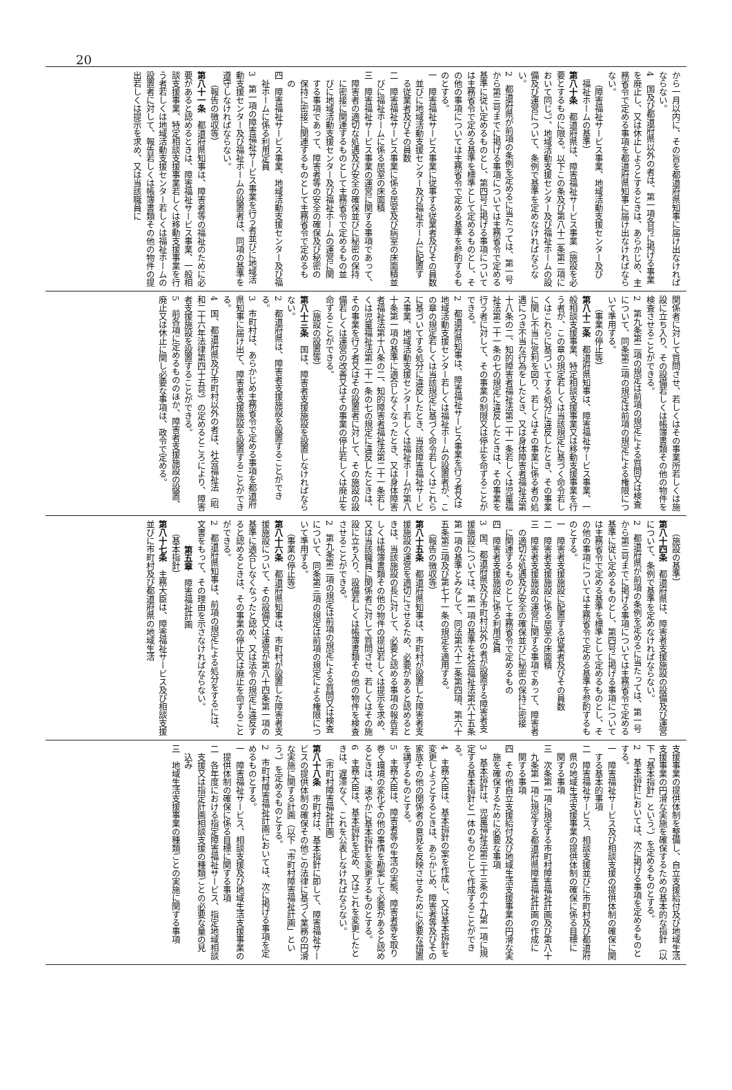20
から一月以内に、その旨を都道府県知事に届け出なければならない。
4　国及び都道府県以外の者は、第一項各号に掲げる事業を廃止し、又は休止しようとするときは、あらかじめ、主務省令で定める事項を都道府県知事に届け出なければならない。
（障害福祉サービス事業、地域活動支援センター及び福祉ホームの基準）
第八十条　都道府県は、障害福祉サービス事業（施設を必要とするものに限る。以下この条及び第八十二条第二項において同じ。）、地域活動支援センター及び福祉ホームの設備及び運営について、条例で基準を定めなければならない。
2　都道府県が前項の条例を定めるに当たっては、第一号から第三号までに掲げる事項については主務省令で定める基準に従い定めるものとし、第四号に掲げる事項については主務省令で定める基準を標準として定めるものとし、その他の事項については主務省令で定める基準を参酌するものとする。
一　障害福祉サービス事業に従事する従業者及びその員数並びに地域活動支援センター及び福祉ホームに配置する従業者及びその員数
二　障害福祉サービス事業に係る居室及び病室の床面積並びに福祉ホームに係る居室の床面積
三　障害福祉サービス事業の運営に関する事項であって、障害者の適切な処遇及び安全の確保並びに秘密の保持に密接に関連するものとして主務省令で定めるもの並びに地域活動支援センター及び福祉ホームの運営に関する事項であって、障害者等の安全の確保及び秘密の保持に密接に関連するものとして主務省令で定めるもの
四　障害福祉サービス事業、地域活動支援センター及び福祉ホームに係る利用定員
3　第一項の障害福祉サービス事業を行う者並びに地域活動支援センター及び福祉ホームの設置者は、同項の基準を遵守しなければならない。
（報告の徴収等）
第八十一条　都道府県知事は、障害者等の福祉のために必要があると認めるときは、障害福祉サービス事業、一般相談支援事業、特定相談支援事業若しくは移動支援事業を行う者若しくは地域活動支援センター若しくは福祉ホームの設置者に対して、報告若しくは帳簿書類その他の物件の提出若しくは提示を求め、又は当該職員に
関係者に対して質問させ、若しくはその事業所若しくは施設に立ち入り、その設備若しくは帳簿書類その他の物件を検査させることができる。
2　第九条第二項の規定は前項の規定による質問又は検査について、同条第三項の規定は前項の規定による権限について準用する。
（事業の停止等）
第八十二条　都道府県知事は、障害福祉サービス事業、一般相談支援事業、特定相談支援事業又は移動支援事業を行う者が、この章の規定若しくは当該規定に基づく命令若しくはこれらに基づいてする処分に違反したとき、その事業に関し不当に営利を図り、若しくはその事業に係る者の処遇につき不当な行為をしたとき、又は身体障害者福祉法第十八条の二、知的障害者福祉法第二十一条若しくは児童福祉法第二十一条の七の規定に違反したときは、その事業を行う者に対して、その事業の制限又は停止を命ずることができる。
2　都道府県知事は、障害福祉サービス事業を行う者又は地域活動支援センター若しくは福祉ホームの設置者が、この章の規定若しくは当該規定に基づく命令若しくはこれらに基づいてする処分に違反したとき、当該障害福祉サービス事業、地域活動支援センター若しくは福祉ホームが第八十条第一項の基準に適合しなくなったとき、又は身体障害者福祉法第十八条の二、知的障害者福祉法第二十一条若しくは児童福祉法第二十一条の七の規定に違反したときは、その事業を行う者又はその設置者に対して、その施設の設備若しくは運営の改善又はその事業の停止若しくは廃止を命ずることができる。
（施設の設置等）
第八十三条　国は、障害者支援施設を設置しなければならない。
2　都道府県は、障害者支援施設を設置することができる。
3　市町村は、あらかじめ主務省令で定める事項を都道府県知事に届け出て、障害者支援施設を設置することができる。
4　国、都道府県及び市町村以外の者は、社会福祉法（昭和二十六年法律第四十五号）の定めるところにより、障害者支援施設を設置することができる。
5　前各項に定めるもののほか、障害者支援施設の設置、廃止又は休止に関し必要な事項は、政令で定める。
（施設の基準）
第八十四条　都道府県は、障害者支援施設の設備及び運営について、条例で基準を定めなければならない。
2　都道府県が前項の条例を定めるに当たっては、第一号から第三号までに掲げる事項については主務省令で定める基準に従い定めるものとし、第四号に掲げる事項については主務省令で定める基準を標準として定めるものとし、その他の事項については主務省令で定める基準を参酌するものとする。
一　障害者支援施設に配置する従業者及びその員数
二　障害者支援施設に係る居室の床面積
三　障害者支援施設の運営に関する事項であって、障害者の適切な処遇及び安全の確保並びに秘密の保持に密接に関連するものとして主務省令で定めるもの
四　障害者支援施設に係る利用定員
3　国、都道府県及び市町村以外の者が設置する障害者支援施設については、第一項の基準を社会福祉法第六十五条第一項の基準とみなして、同法第六十二条第四項、第六十五条第三項及び第七十一条の規定を適用する。
（報告の徴収等）
第八十五条　都道府県知事は、市町村が設置した障害者支援施設の運営を適切にさせるため、必要があると認めるときは、当該施設の長に対して、必要と認める事項の報告若しくは帳簿書類その他の物件の提出若しくは提示を求め、又は当該職員に関係者に対して質問させ、若しくはその施設に立ち入り、設備若しくは帳簿書類その他の物件を検査させることができる。
2　第九条第二項の規定は前項の規定による質問又は検査について、同条第三項の規定は前項の規定による権限について準用する。
（事業の停止等）
第八十六条　都道府県知事は、市町村が設置した障害者支援施設について、その設備又は運営が第八十四条第一項の基準に適合しなくなったと認め、又は法令の規定に違反すると認めるときは、その事業の停止又は廃止を命ずることができる。
2　都道府県知事は、前項の規定による処分をするには、文書をもって、その理由を示さなければならない。
第五章　障害福祉計画
（基本指針）
第八十七条　主務大臣は、障害福祉サービス及び相談支援並びに市町村及び都道府県の地域生活
支援事業の提供体制を整備し、自立支援給付及び地域生活支援事業の円滑な実施を確保するための基本的な指針（以下「基本指針」という。）を定めるものとする。
2　基本指針においては、次に掲げる事項を定めるものとする。
一　障害福祉サービス及び相談支援の提供体制の確保に関する基本的事項
二　障害福祉サービス、相談支援並びに市町村及び都道府県の地域生活支援事業の提供体制の確保に係る目標に関する事項
三　次条第一項に規定する市町村障害福祉計画及び第八十九条第一項に規定する都道府県障害福祉計画の作成に関する事項
四　その他自立支援給付及び地域生活支援事業の円滑な実施を確保するために必要な事項
3　基本指針は、児童福祉法第三十三条の十九第一項に規定する基本指針と一体のものとして作成することができる。
4　主務大臣は、基本指針の案を作成し、又は基本指針を変更しようとするときは、あらかじめ、障害者等及びその家族その他の関係者の意見を反映させるために必要な措置を講ずるものとする。
5　主務大臣は、障害者等の生活の実態、障害者等を取り巻く環境の変化その他の事情を勘案して必要があると認めるときは、速やかに基本指針を変更するものとする。
6　主務大臣は、基本指針を定め、又はこれを変更したときは、遅滞なく、これを公表しなければならない。
（市町村障害福祉計画）
第八十八条　市町村は、基本指針に即して、障害福祉サービスの提供体制の確保その他この法律に基づく業務の円滑な実施に関する計画（以下「市町村障害福祉計画」という。）を定めるものとする。
2　市町村障害福祉計画においては、次に掲げる事項を定めるものとする。
一　障害福祉サービス、相談支援及び地域生活支援事業の提供体制の確保に係る目標に関する事項
二　各年度における指定障害福祉サービス、指定地域相談支援又は指定計画相談支援の種類ごとの必要な量の見込み
三　地域生活支援事業の種類ごとの実施に関する事項